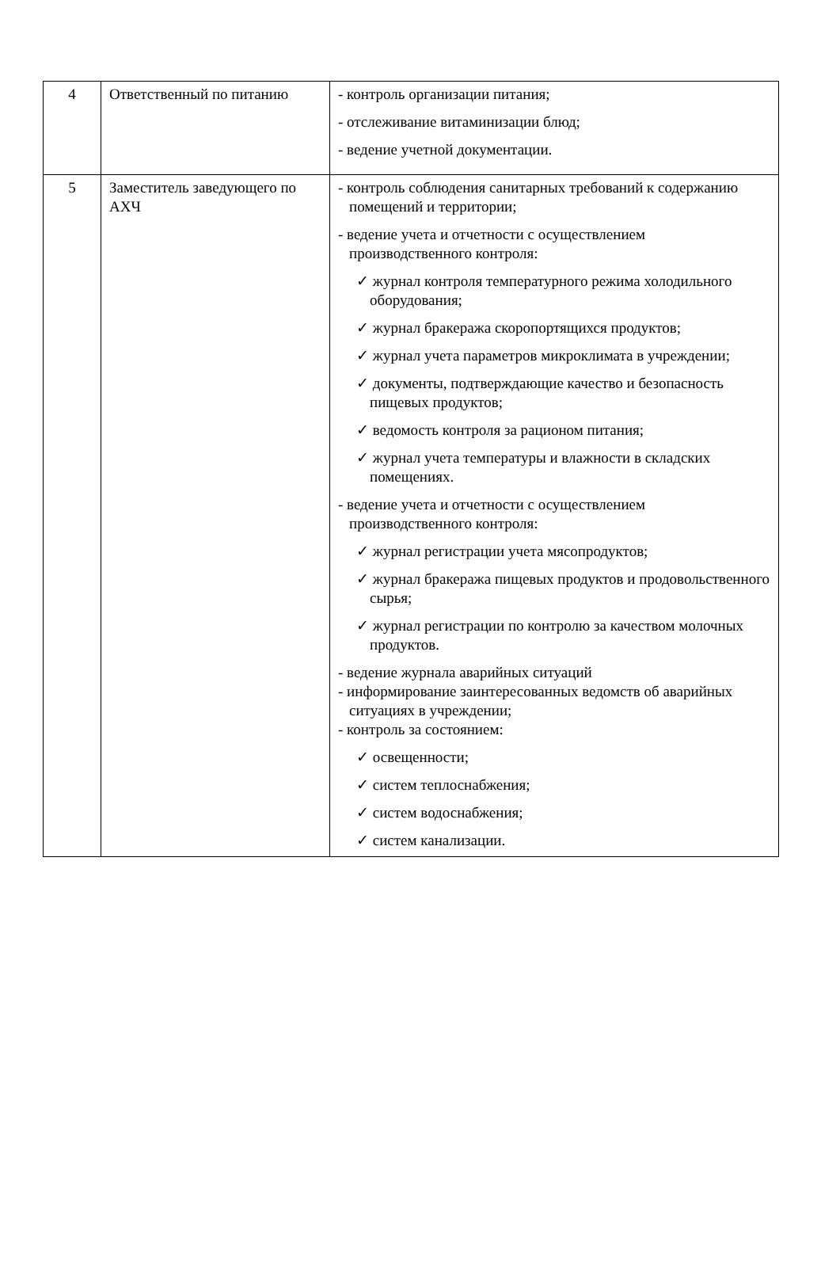| 4 | Ответственный по питанию | - контроль организации питания; - отслеживание витаминизации блюд; - ведение учетной документации. |
| 5 | Заместитель заведующего по АХЧ | - контроль соблюдения санитарных требований к содержанию помещений и территории; - ведение учета и отчетности с осуществлением производственного контроля: ✓ журнал контроля температурного режима холодильного оборудования; ✓ журнал бракеража скоропортящихся продуктов; ✓ журнал учета параметров микроклимата в учреждении; ✓ документы, подтверждающие качество и безопасность пищевых продуктов; ✓ ведомость контроля за рационом питания; ✓ журнал учета температуры и влажности в складских помещениях. - ведение учета и отчетности с осуществлением производственного контроля: ✓ журнал регистрации учета мясопродуктов; ✓ журнал бракеража пищевых продуктов и продовольственного сырья; ✓ журнал регистрации по контролю за качеством молочных продуктов. - ведение журнала аварийных ситуаций - информирование заинтересованных ведомств об аварийных ситуациях в учреждении; - контроль за состоянием: ✓ освещенности; ✓ систем теплоснабжения; ✓ систем водоснабжения; ✓ систем канализации. |